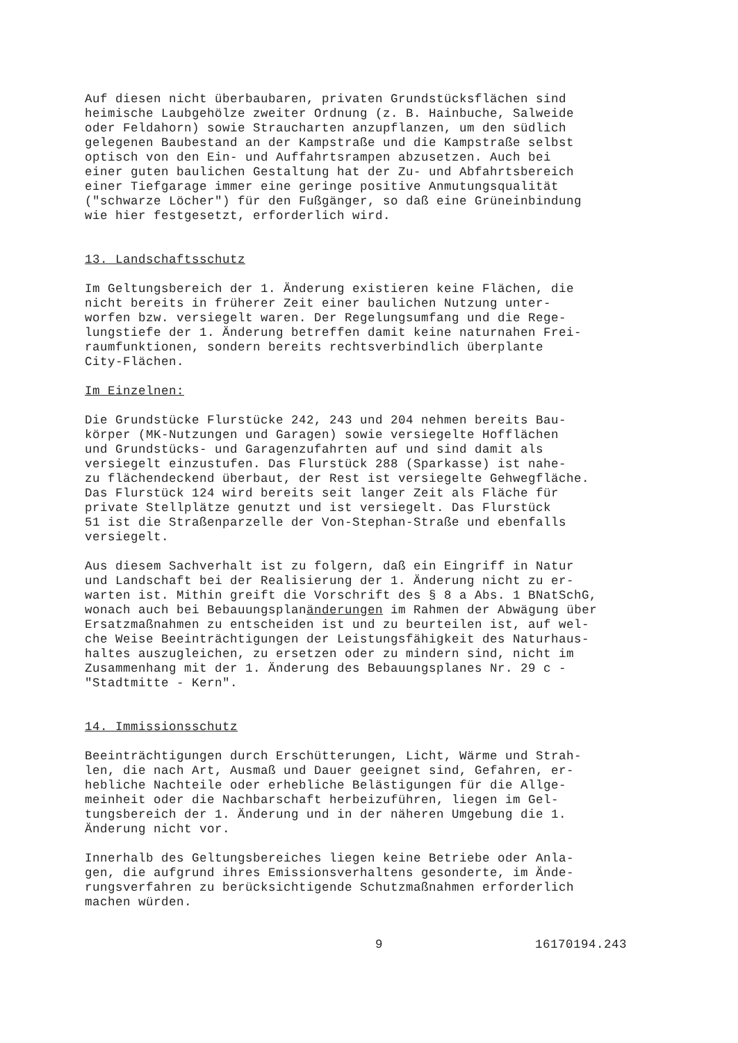Auf diesen nicht überbaubaren, privaten Grundstücksflächen sind heimische Laubgehölze zweiter Ordnung (z. B. Hainbuche, Salweide oder Feldahorn) sowie Straucharten anzupflanzen, um den südlich gelegenen Baubestand an der Kampstraße und die Kampstraße selbst optisch von den Ein- und Auffahrtsrampen abzusetzen. Auch bei einer guten baulichen Gestaltung hat der Zu- und Abfahrtsbereich einer Tiefgarage immer eine geringe positive Anmutungsqualität ("schwarze Löcher") für den Fußgänger, so daß eine Grüneinbindung wie hier festgesetzt, erforderlich wird.
13. Landschaftsschutz
Im Geltungsbereich der 1. Änderung existieren keine Flächen, die nicht bereits in früherer Zeit einer baulichen Nutzung unter- worfen bzw. versiegelt waren. Der Regelungsumfang und die Rege- lungstiefe der 1. Änderung betreffen damit keine naturnahen Frei- raumfunktionen, sondern bereits rechtsverbindlich überplante City-Flächen.
Im Einzelnen:
Die Grundstücke Flurstücke 242, 243 und 204 nehmen bereits Bau- körper (MK-Nutzungen und Garagen) sowie versiegelte Hofflächen und Grundstücks- und Garagenzufahrten auf und sind damit als versiegelt einzustufen. Das Flurstück 288 (Sparkasse) ist nahe- zu flächendeckend überbaut, der Rest ist versiegelte Gehwegfläche. Das Flurstück 124 wird bereits seit langer Zeit als Fläche für private Stellplätze genutzt und ist versiegelt. Das Flurstück 51 ist die Straßenparzelle der Von-Stephan-Straße und ebenfalls versiegelt.
Aus diesem Sachverhalt ist zu folgern, daß ein Eingriff in Natur und Landschaft bei der Realisierung der 1. Änderung nicht zu er- warten ist. Mithin greift die Vorschrift des § 8 a Abs. 1 BNatSchG, wonach auch bei Bebauungsplanänderungen im Rahmen der Abwägung über Ersatzmaßnahmen zu entscheiden ist und zu beurteilen ist, auf wel- che Weise Beeinträchtigungen der Leistungsfähigkeit des Naturhaus- haltes auszugleichen, zu ersetzen oder zu mindern sind, nicht im Zusammenhang mit der 1. Änderung des Bebauungsplanes Nr. 29 c - "Stadtmitte - Kern".
14. Immissionsschutz
Beeinträchtigungen durch Erschütterungen, Licht, Wärme und Strah- len, die nach Art, Ausmaß und Dauer geeignet sind, Gefahren, er- hebliche Nachteile oder erhebliche Belästigungen für die Allge- meinheit oder die Nachbarschaft herbeizuführen, liegen im Gel- tungsbereich der 1. Änderung und in der näheren Umgebung die 1. Änderung nicht vor.
Innerhalb des Geltungsbereiches liegen keine Betriebe oder Anla- gen, die aufgrund ihres Emissionsverhaltens gesonderte, im Ände- rungsverfahren zu berücksichtigende Schutzmaßnahmen erforderlich machen würden.
9 16170194.243